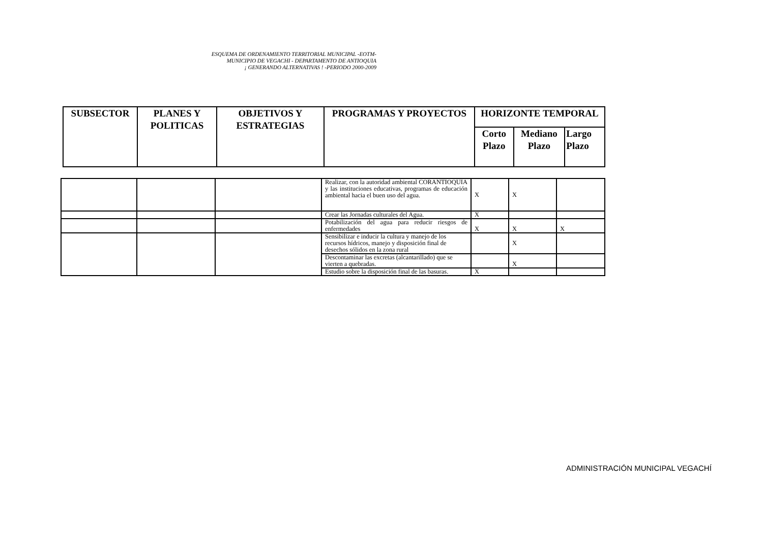ESQUEMA DE ORDENAMIENTO TERRITORIAL MUNICIPAL -EOTM-
MUNICIPIO DE VEGACHI - DEPARTAMENTO DE ANTIOQUIA
¡ GENERANDO ALTERNATIVAS ! -PERIODO 2000-2009
| SUBSECTOR | PLANES Y POLITICAS | OBJETIVOS Y ESTRATEGIAS | PROGRAMAS Y PROYECTOS | HORIZONTE TEMPORAL | | |
| --- | --- | --- | --- | --- | --- | --- |
| | | | | Corto Plazo | Mediano Plazo | Largo Plazo |
| | | | Realizar, con la autoridad ambiental CORANTIOQUIA y las instituciones educativas, programas de educación ambiental hacia el buen uso del agua. | X | X | |
| | | | Crear las Jornadas culturales del Agua. | X | | |
| | | | Potabilización del agua para reducir riesgos de enfermedades | X | X | X |
| | | | Sensibilizar e inducir la cultura y manejo de los recursos hídricos, manejo y disposición final de desechos sólidos en la zona rural | | X | |
| | | | Descontaminar las excretas (alcantarillado) que se vierten a quebradas. | | X | |
| | | | Estudio sobre la disposición final de las basuras. | X | | |
ADMINISTRACIÓN MUNICIPAL VEGACHÍ